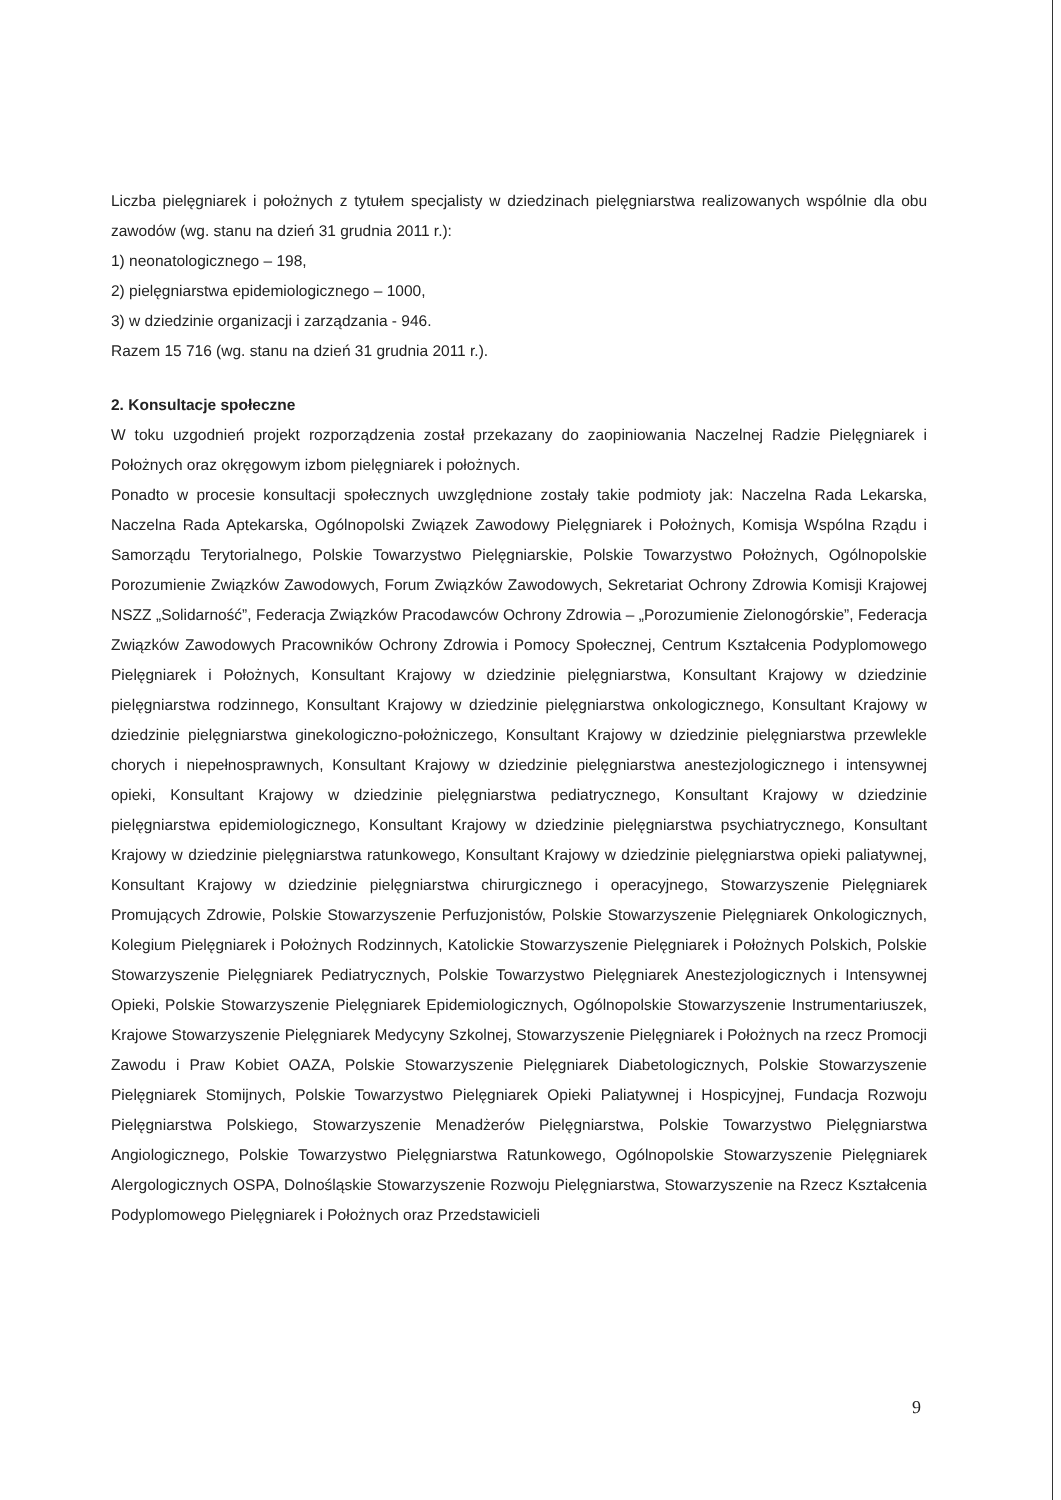Liczba pielęgniarek i położnych z tytułem specjalisty w dziedzinach pielęgniarstwa realizowanych wspólnie dla obu zawodów (wg. stanu na dzień 31 grudnia 2011 r.):
1) neonatologicznego – 198,
2) pielęgniarstwa epidemiologicznego – 1000,
3) w dziedzinie organizacji i zarządzania - 946.
Razem 15 716 (wg. stanu na dzień 31 grudnia 2011 r.).
2. Konsultacje społeczne
W toku uzgodnień projekt rozporządzenia został przekazany do zaopiniowania Naczelnej Radzie Pielęgniarek i Położnych oraz okręgowym izbom pielęgniarek i położnych.
Ponadto w procesie konsultacji społecznych uwzględnione zostały takie podmioty jak: Naczelna Rada Lekarska, Naczelna Rada Aptekarska, Ogólnopolski Związek Zawodowy Pielęgniarek i Położnych, Komisja Wspólna Rządu i Samorządu Terytorialnego, Polskie Towarzystwo Pielęgniarskie, Polskie Towarzystwo Położnych, Ogólnopolskie Porozumienie Związków Zawodowych, Forum Związków Zawodowych, Sekretariat Ochrony Zdrowia Komisji Krajowej NSZZ „Solidarność”, Federacja Związków Pracodawców Ochrony Zdrowia – „Porozumienie Zielonogórskie”, Federacja Związków Zawodowych Pracowników Ochrony Zdrowia i Pomocy Społecznej, Centrum Kształcenia Podyplomowego Pielęgniarek i Położnych, Konsultant Krajowy w dziedzinie pielęgniarstwa, Konsultant Krajowy w dziedzinie pielęgniarstwa rodzinnego, Konsultant Krajowy w dziedzinie pielęgniarstwa onkologicznego, Konsultant Krajowy w dziedzinie pielęgniarstwa ginekologiczno-położniczego, Konsultant Krajowy w dziedzinie pielęgniarstwa przewlekle chorych i niepełnosprawnych, Konsultant Krajowy w dziedzinie pielęgniarstwa anestezjologicznego i intensywnej opieki, Konsultant Krajowy w dziedzinie pielęgniarstwa pediatrycznego, Konsultant Krajowy w dziedzinie pielęgniarstwa epidemiologicznego, Konsultant Krajowy w dziedzinie pielęgniarstwa psychiatrycznego, Konsultant Krajowy w dziedzinie pielęgniarstwa ratunkowego, Konsultant Krajowy w dziedzinie pielęgniarstwa opieki paliatywnej, Konsultant Krajowy w dziedzinie pielęgniarstwa chirurgicznego i operacyjnego, Stowarzyszenie Pielęgniarek Promujących Zdrowie, Polskie Stowarzyszenie Perfuzjonistów, Polskie Stowarzyszenie Pielęgniarek Onkologicznych, Kolegium Pielęgniarek i Położnych Rodzinnych, Katolickie Stowarzyszenie Pielęgniarek i Położnych Polskich, Polskie Stowarzyszenie Pielęgniarek Pediatrycznych, Polskie Towarzystwo Pielęgniarek Anestezjologicznych i Intensywnej Opieki, Polskie Stowarzyszenie Pielęgniarek Epidemiologicznych, Ogólnopolskie Stowarzyszenie Instrumentariuszek, Krajowe Stowarzyszenie Pielęgniarek Medycyny Szkolnej, Stowarzyszenie Pielęgniarek i Położnych na rzecz Promocji Zawodu i Praw Kobiet OAZA, Polskie Stowarzyszenie Pielęgniarek Diabetologicznych, Polskie Stowarzyszenie Pielęgniarek Stomijnych, Polskie Towarzystwo Pielęgniarek Opieki Paliatywnej i Hospicyjnej, Fundacja Rozwoju Pielęgniarstwa Polskiego, Stowarzyszenie Menadżerów Pielęgniarstwa, Polskie Towarzystwo Pielęgniarstwa Angiologicznego, Polskie Towarzystwo Pielęgniarstwa Ratunkowego, Ogólnopolskie Stowarzyszenie Pielęgniarek Alergologicznych OSPA, Dolnośląskie Stowarzyszenie Rozwoju Pielęgniarstwa, Stowarzyszenie na Rzecz Kształcenia Podyplomowego Pielęgniarek i Położnych oraz Przedstawicieli
9